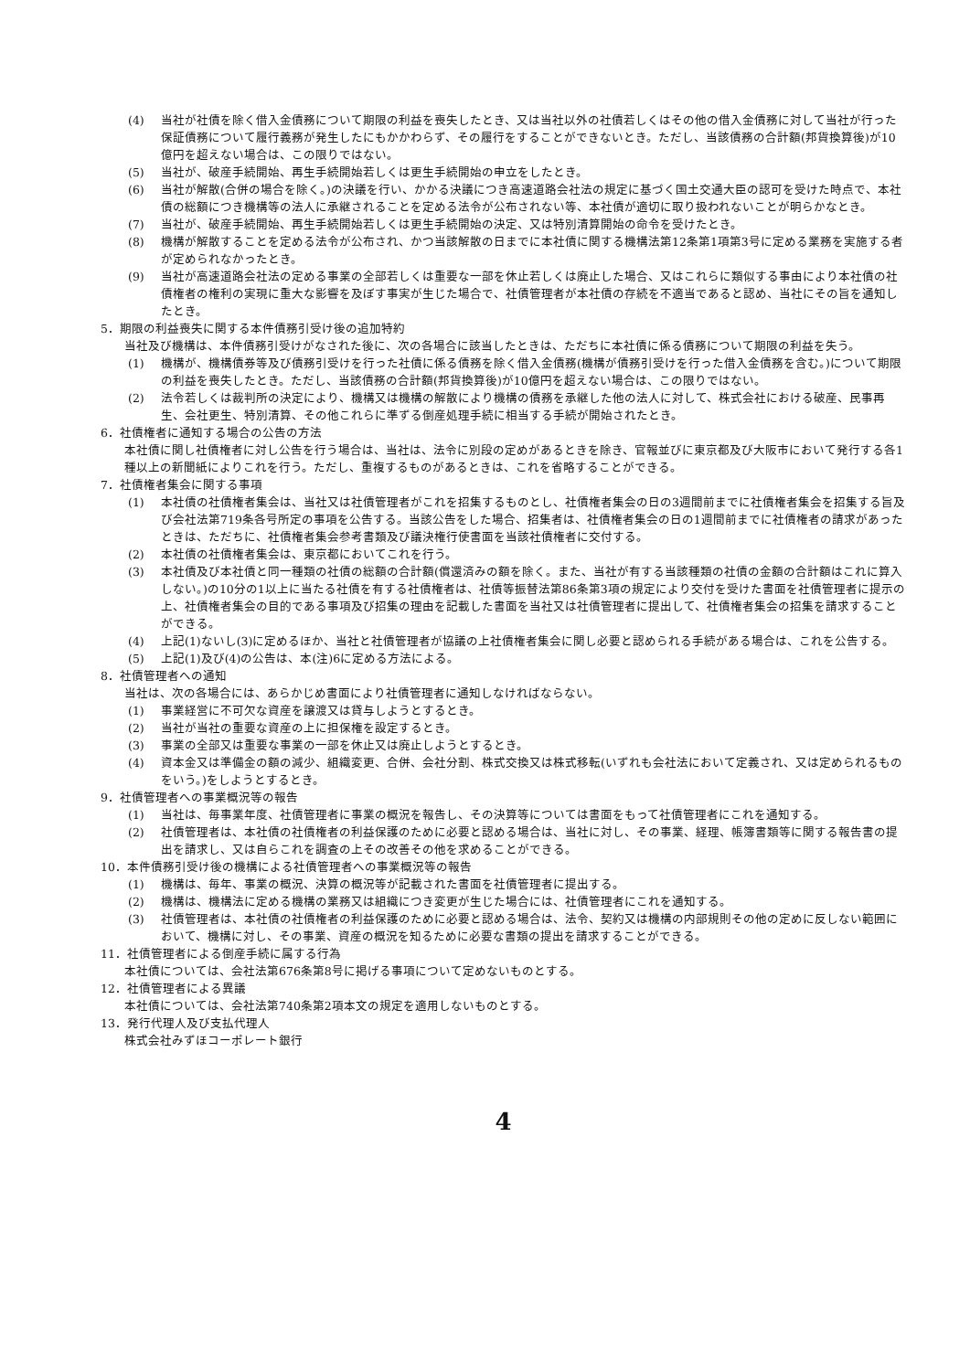(4) 当社が社債を除く借入金債務について期限の利益を喪失したとき、又は当社以外の社債若しくはその他の借入金債務に対して当社が行った保証債務について履行義務が発生したにもかかわらず、その履行をすることができないとき。ただし、当該債務の合計額(邦貨換算後)が10億円を超えない場合は、この限りではない。
(5) 当社が、破産手続開始、再生手続開始若しくは更生手続開始の申立をしたとき。
(6) 当社が解散(合併の場合を除く。)の決議を行い、かかる決議につき高速道路会社法の規定に基づく国土交通大臣の認可を受けた時点で、本社債の総額につき機構等の法人に承継されることを定める法令が公布されない等、本社債が適切に取り扱われないことが明らかなとき。
(7) 当社が、破産手続開始、再生手続開始若しくは更生手続開始の決定、又は特別清算開始の命令を受けたとき。
(8) 機構が解散することを定める法令が公布され、かつ当該解散の日までに本社債に関する機構法第12条第1項第3号に定める業務を実施する者が定められなかったとき。
(9) 当社が高速道路会社法の定める事業の全部若しくは重要な一部を休止若しくは廃止した場合、又はこれらに類似する事由により本社債の社債権者の権利の実現に重大な影響を及ぼす事実が生じた場合で、社債管理者が本社債の存続を不適当であると認め、当社にその旨を通知したとき。
5．期限の利益喪失に関する本件債務引受け後の追加特約
当社及び機構は、本件債務引受けがなされた後に、次の各場合に該当したときは、ただちに本社債に係る債務について期限の利益を失う。
(1) 機構が、機構債券等及び債務引受けを行った社債に係る債務を除く借入金債務(機構が債務引受けを行った借入金債務を含む。)について期限の利益を喪失したとき。ただし、当該債務の合計額(邦貨換算後)が10億円を超えない場合は、この限りではない。
(2) 法令若しくは裁判所の決定により、機構又は機構の解散により機構の債務を承継した他の法人に対して、株式会社における破産、民事再生、会社更生、特別清算、その他これらに準ずる倒産処理手続に相当する手続が開始されたとき。
6．社債権者に通知する場合の公告の方法
本社債に関し社債権者に対し公告を行う場合は、当社は、法令に別段の定めがあるときを除き、官報並びに東京都及び大阪市において発行する各1種以上の新聞紙によりこれを行う。ただし、重複するものがあるときは、これを省略することができる。
7．社債権者集会に関する事項
(1) 本社債の社債権者集会は、当社又は社債管理者がこれを招集するものとし、社債権者集会の日の3週間前までに社債権者集会を招集する旨及び会社法第719条各号所定の事項を公告する。当該公告をした場合、招集者は、社債権者集会の日の1週間前までに社債権者の請求があったときは、ただちに、社債権者集会参考書類及び議決権行使書面を当該社債権者に交付する。
(2) 本社債の社債権者集会は、東京都においてこれを行う。
(3) 本社債及び本社債と同一種類の社債の総額の合計額(償還済みの額を除く。また、当社が有する当該種類の社債の金額の合計額はこれに算入しない。)の10分の1以上に当たる社債を有する社債権者は、社債等振替法第86条第3項の規定により交付を受けた書面を社債管理者に提示の上、社債権者集会の目的である事項及び招集の理由を記載した書面を当社又は社債管理者に提出して、社債権者集会の招集を請求することができる。
(4) 上記(1)ないし(3)に定めるほか、当社と社債管理者が協議の上社債権者集会に関し必要と認められる手続がある場合は、これを公告する。
(5) 上記(1)及び(4)の公告は、本(注)6に定める方法による。
8．社債管理者への通知
当社は、次の各場合には、あらかじめ書面により社債管理者に通知しなければならない。
(1) 事業経営に不可欠な資産を譲渡又は貸与しようとするとき。
(2) 当社が当社の重要な資産の上に担保権を設定するとき。
(3) 事業の全部又は重要な事業の一部を休止又は廃止しようとするとき。
(4) 資本金又は準備金の額の減少、組織変更、合併、会社分割、株式交換又は株式移転(いずれも会社法において定義され、又は定められるものをいう。)をしようとするとき。
9．社債管理者への事業概況等の報告
(1) 当社は、毎事業年度、社債管理者に事業の概況を報告し、その決算等については書面をもって社債管理者にこれを通知する。
(2) 社債管理者は、本社債の社債権者の利益保護のために必要と認める場合は、当社に対し、その事業、経理、帳簿書類等に関する報告書の提出を請求し、又は自らこれを調査の上その改善その他を求めることができる。
10．本件債務引受け後の機構による社債管理者への事業概況等の報告
(1) 機構は、毎年、事業の概況、決算の概況等が記載された書面を社債管理者に提出する。
(2) 機構は、機構法に定める機構の業務又は組織につき変更が生じた場合には、社債管理者にこれを通知する。
(3) 社債管理者は、本社債の社債権者の利益保護のために必要と認める場合は、法令、契約又は機構の内部規則その他の定めに反しない範囲において、機構に対し、その事業、資産の概況を知るために必要な書類の提出を請求することができる。
11．社債管理者による倒産手続に属する行為
本社債については、会社法第676条第8号に掲げる事項について定めないものとする。
12．社債管理者による異議
本社債については、会社法第740条第2項本文の規定を適用しないものとする。
13．発行代理人及び支払代理人
株式会社みずほコーポレート銀行
4